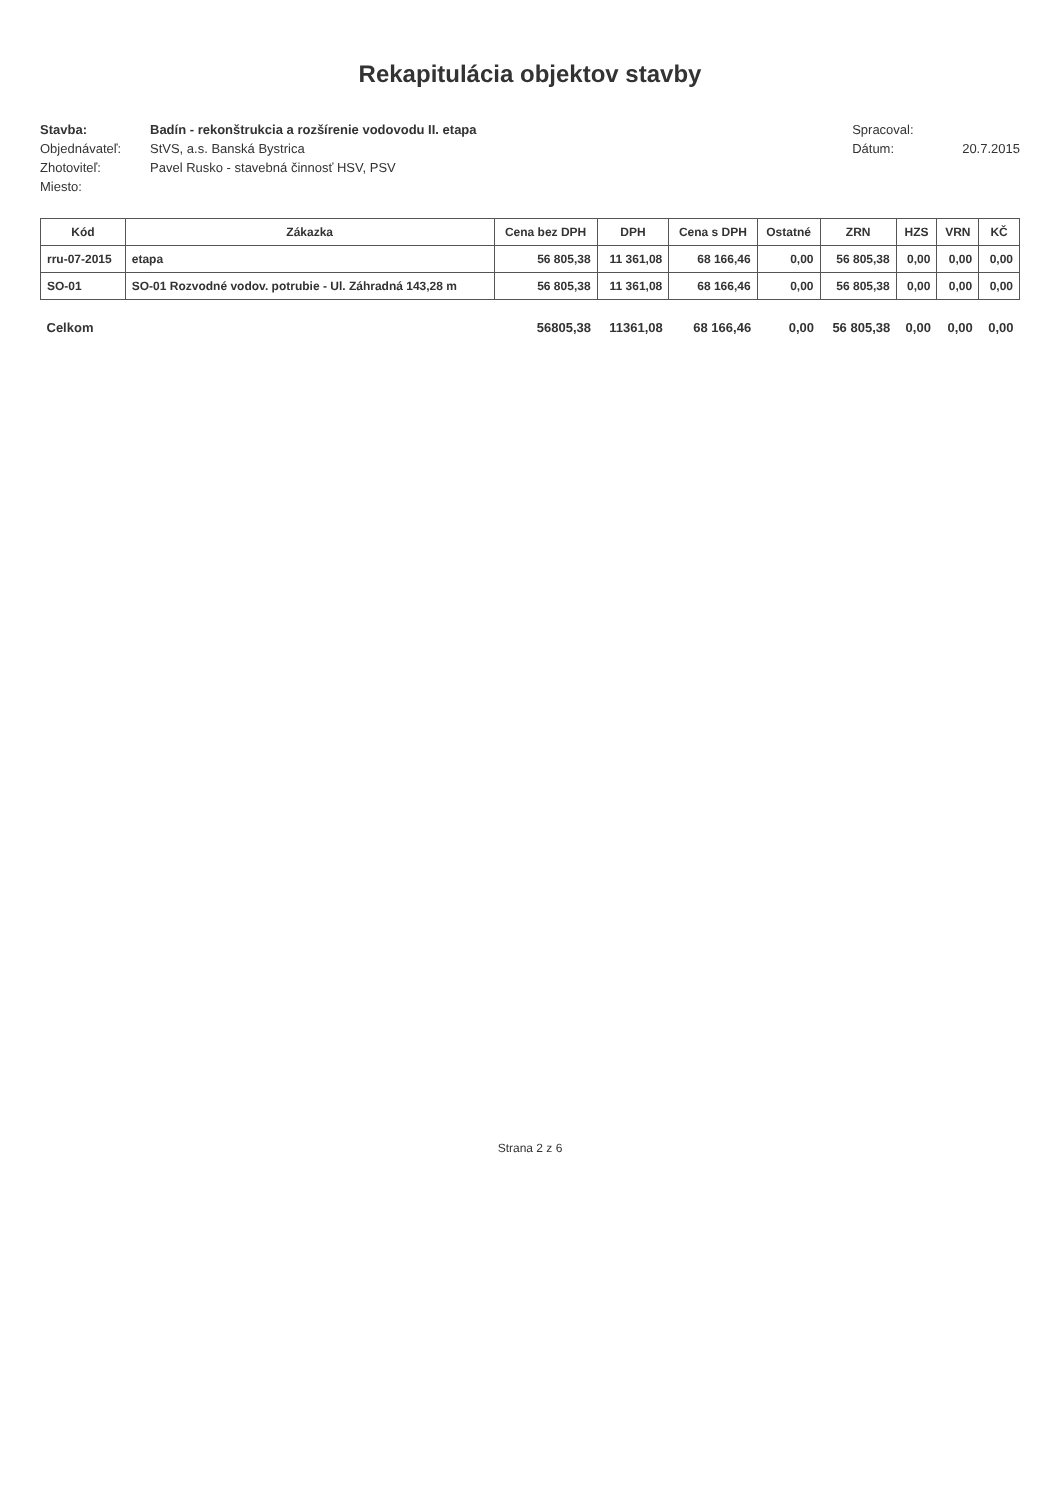Rekapitulácia objektov stavby
Stavba: Badín - rekonštrukcia a rozšírenie vodovodu II. etapa
Objednávateľ: StVS, a.s. Banská Bystrica
Zhotoviteľ: Pavel Rusko - stavebná činnosť HSV, PSV
Miesto:
Spracoval:
Dátum: 20.7.2015
| Kód | Zákazka | Cena bez DPH | DPH | Cena s DPH | Ostatné | ZRN | HZS | VRN | KČ |
| --- | --- | --- | --- | --- | --- | --- | --- | --- | --- |
| rru-07-2015 | etapa | 56 805,38 | 11 361,08 | 68 166,46 | 0,00 | 56 805,38 | 0,00 | 0,00 | 0,00 |
| SO-01 | SO-01 Rozvodné vodov. potrubie - Ul. Záhradná 143,28 m | 56 805,38 | 11 361,08 | 68 166,46 | 0,00 | 56 805,38 | 0,00 | 0,00 | 0,00 |
| Celkom | | 56805,38 | 11361,08 | 68 166,46 | 0,00 | 56 805,38 | 0,00 | 0,00 | 0,00 |
Strana 2 z 6